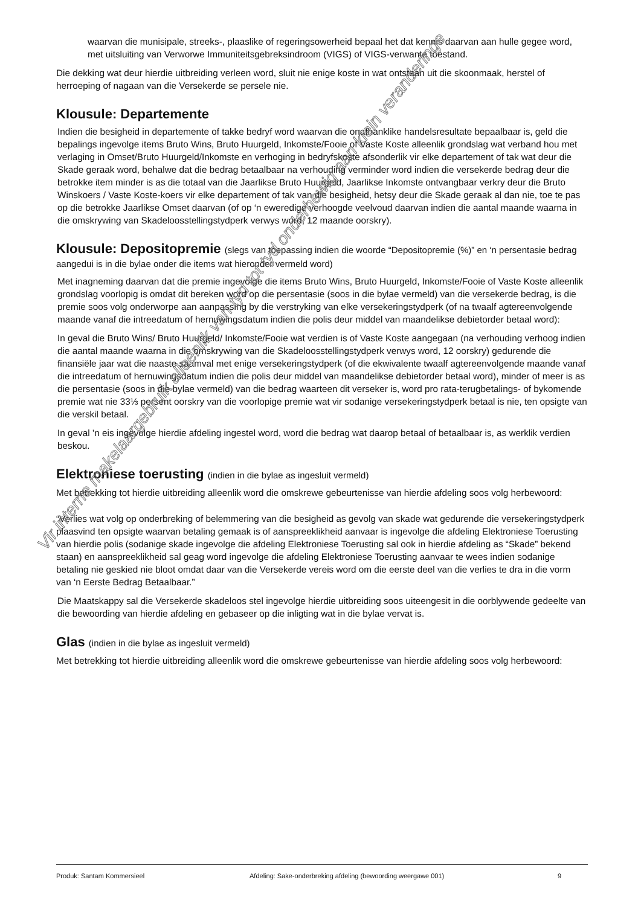waarvan die munisipale, streeks-, plaaslike of regeringsowerheid bepaal het dat kennis daarvan aan hulle gegee word, met uitsluiting van Verworwe Immuniteitsgebreksindroom (VIGS) of VIGS-verwante toestand.
Die dekking wat deur hierdie uitbreiding verleen word, sluit nie enige koste in wat ontstaan uit die skoonmaak, herstel of herroeping of nagaan van die Versekerde se persele nie.
Klousule: Departemente
Indien die besigheid in departemente of takke bedryf word waarvan die onafhanklike handelsresultate bepaalbaar is, geld die bepalings ingevolge items Bruto Wins, Bruto Huurgeld, Inkomste/Fooie of Vaste Koste alleenlik grondslag wat verband hou met verlaging in Omset/Bruto Huurgeld/Inkomste en verhoging in bedryfskoste afsonderlik vir elke departement of tak wat deur die Skade geraak word, behalwe dat die bedrag betaalbaar na verhouding verminder word indien die versekerde bedrag deur die betrokke item minder is as die totaal van die Jaarlikse Bruto Huurgeld, Jaarlikse Inkomste ontvangbaar verkry deur die Bruto Winskoers / Vaste Koste-koers vir elke departement of tak van die besigheid, hetsy deur die Skade geraak al dan nie, toe te pas op die betrokke Jaarlikse Omset daarvan (of op ‘n eweredige verhoogde veelvoud daarvan indien die aantal maande waarna in die omskrywing van Skadeloosstellingstydperk verwys word, 12 maande oorskry).
Klousule: Depositopremie (slegs van toepassing indien die woorde “Depositopremie (%)” en ‘n persentasie bedrag aangedui is in die bylae onder die items wat hieronder vermeld word)
Met inagneming daarvan dat die premie ingevolge die items Bruto Wins, Bruto Huurgeld, Inkomste/Fooie of Vaste Koste alleenlik grondslag voorlopig is omdat dit bereken word op die persentasie (soos in die bylae vermeld) van die versekerde bedrag, is die premie soos volg onderworpe aan aanpassing by die verstryking van elke versekeringstydperk (of na twaalf agtereenvolgende maande vanaf die intreedatum of hernuwingsdatum indien die polis deur middel van maandelikse debietorder betaal word):
In geval die Bruto Wins/ Bruto Huurgeld/ Inkomste/Fooie wat verdien is of Vaste Koste aangegaan (na verhouding verhoog indien die aantal maande waarna in die omskrywing van die Skadeloosstellingstydperk verwys word, 12 oorskry) gedurende die finansiële jaar wat die naaste saamval met enige versekeringstydperk (of die ekwivalente twaalf agtereenvolgende maande vanaf die intreedatum of hernuwingsdatum indien die polis deur middel van maandelikse debietorder betaal word), minder of meer is as die persentasie (soos in die bylae vermeld) van die bedrag waarteen dit verseker is, word pro rata-terugbetalings- of bykomende premie wat nie 33⅓ persent oorskry van die voorlopige premie wat vir sodanige versekeringstydperk betaal is nie, ten opsigte van die verskil betaal.
In geval ’n eis ingevolge hierdie afdeling ingestel word, word die bedrag wat daarop betaal of betaalbaar is, as werklik verdien beskou.
Elektroniese toerusting (indien in die bylae as ingesluit vermeld)
Met betrekking tot hierdie uitbreiding alleenlik word die omskrewe gebeurtenisse van hierdie afdeling soos volg herbewoord:
“Verlies wat volg op onderbreking of belemmering van die besigheid as gevolg van skade wat gedurende die versekeringstydperk plaasvind ten opsigte waarvan betaling gemaak is of aanspreeklikheid aanvaar is ingevolge die afdeling Elektroniese Toerusting van hierdie polis (sodanige skade ingevolge die afdeling Elektroniese Toerusting sal ook in hierdie afdeling as “Skade” bekend staan) en aanspreeklikheid sal geag word ingevolge die afdeling Elektroniese Toerusting aanvaar te wees indien sodanige betaling nie geskied nie bloot omdat daar van die Versekerde vereis word om die eerste deel van die verlies te dra in die vorm van ‘n Eerste Bedrag Betaalbaar.”
Die Maatskappy sal die Versekerde skadeloos stel ingevolge hierdie uitbreiding soos uiteengesit in die oorblywende gedeelte van die bewoording van hierdie afdeling en gebaseer op die inligting wat in die bylae vervat is.
Glas (indien in die bylae as ingesluit vermeld)
Met betrekking tot hierdie uitbreiding alleenlik word die omskrewe gebeurtenisse van hierdie afdeling soos volg herbewoord:
Vir interne makelaargebruik alleenlik van tyd tot tyd onderhewig aan klein veranderinge
Produk: Santam Kommersieel Afdeling: Sake-onderbreking afdeling (bewoording weergawe 001) 9